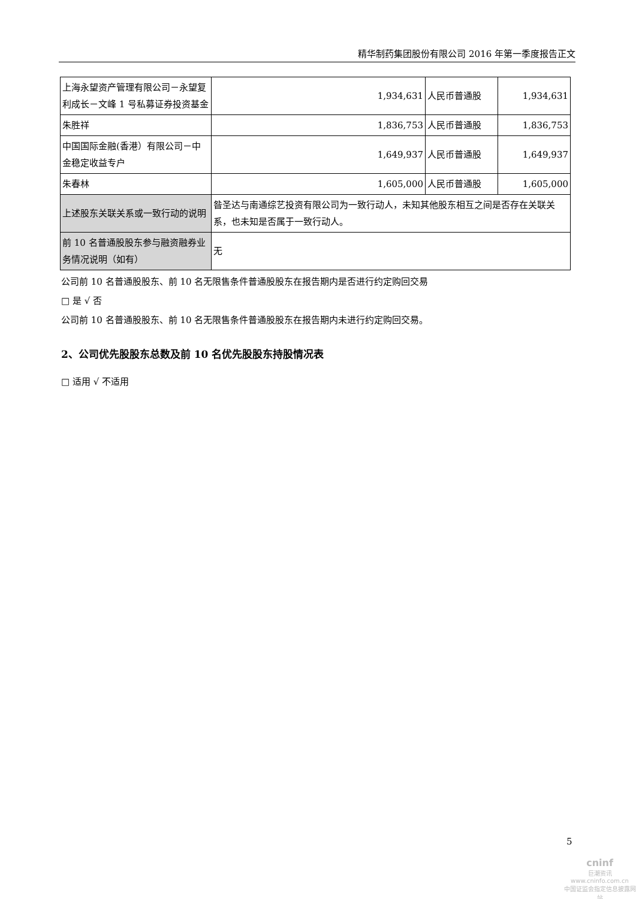精华制药集团股份有限公司 2016 年第一季度报告正文
| 上海永望资产管理有限公司－永望复利成长－文峰 1 号私募证券投资基金 | 1,934,631 | 人民币普通股 | 1,934,631 |
| 朱胜祥 | 1,836,753 | 人民币普通股 | 1,836,753 |
| 中国国际金融(香港）有限公司－中金稳定收益专户 | 1,649,937 | 人民币普通股 | 1,649,937 |
| 朱春林 | 1,605,000 | 人民币普通股 | 1,605,000 |
| 上述股东关联关系或一致行动的说明 | 昝圣达与南通综艺投资有限公司为一致行动人，未知其他股东相互之间是否存在关联关系，也未知是否属于一致行动人。 | | |
| 前 10 名普通股股东参与融资融券业务情况说明（如有） | 无 | | |
公司前 10 名普通股股东、前 10 名无限售条件普通股股东在报告期内是否进行约定购回交易
□ 是 √ 否
公司前 10 名普通股股东、前 10 名无限售条件普通股股东在报告期内未进行约定购回交易。
2、公司优先股股东总数及前 10 名优先股股东持股情况表
□ 适用 √ 不适用
5
cninf
巨潮资讯
www.cninfo.com.cn
中国证监会指定信息披露网站